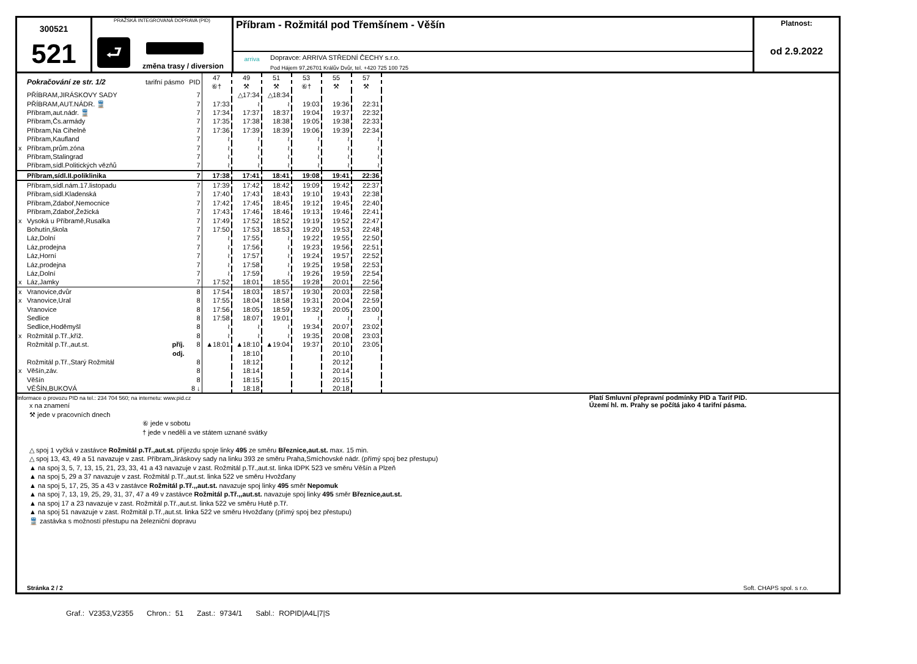300521
521
PRAŽSKÁ INTEGROVANÁ DOPRAVA (PID)
⮐
změna trasy / diversion
Příbram - Rožmitál pod Třemšínem - Věšín
arriva
Dopravce: ARRIVA STŘEDNÍ ČECHY s.r.o.
Pod Hájem 97,26701 Králův Dvůr, tel. +420 725 100 725
Platnost:
od 2.9.2022
| | Pokračování ze str. 1/2 | tarifní pásmo | PID | 47 ⑥† | 49 ⚒ | 51 ⚒ | 53 ⑥† | 55 ⚒ | 57 ⚒ |
| | PŘÍBRAM,JIRÁSKOVY SADY | | 7 | | △17:34 | △18:34 | | | |
| | PŘÍBRAM,AUT.NÁDR. 🚆 | | 7 | 17:33 | ≀ | ≀ | 19:03 | 19:36 | 22:31 |
| | Příbram,aut.nádr. 🚆 | | 7 | 17:34 | 17:37 | 18:37 | 19:04 | 19:37 | 22:32 |
| | Příbram,Čs.armády | | 7 | 17:35 | 17:38 | 18:38 | 19:05 | 19:38 | 22:33 |
| | Příbram,Na Cihelně | | 7 | 17:36 | 17:39 | 18:39 | 19:06 | 19:39 | 22:34 |
| | Příbram,Kaufland | | 7 | ≀ | ≀ | ≀ | ≀ | ≀ | ≀ |
| x | Příbram,prům.zóna | | 7 | ≀ | ≀ | ≀ | ≀ | ≀ | ≀ |
| | Příbram,Stalingrad | | 7 | ≀ | ≀ | ≀ | ≀ | ≀ | ≀ |
| | Příbram,sídl.Politických vězňů | | 7 | ≀ | ≀ | ≀ | ≀ | ≀ | ≀ |
| | Příbram,sídl.II.poliklinika | | 7 | 17:38 | 17:41 | 18:41 | 19:08 | 19:41 | 22:36 |
| | Příbram,sídl.nám.17.listopadu | | 7 | 17:39 | 17:42 | 18:42 | 19:09 | 19:42 | 22:37 |
| | Příbram,sídl.Kladenská | | 7 | 17:40 | 17:43 | 18:43 | 19:10 | 19:43 | 22:38 |
| | Příbram,Zdaboř,Nemocnice | | 7 | 17:42 | 17:45 | 18:45 | 19:12 | 19:45 | 22:40 |
| | Příbram,Zdaboř,Žežická | | 7 | 17:43 | 17:46 | 18:46 | 19:13 | 19:46 | 22:41 |
| x | Vysoká u Příbramě,Rusalka | | 7 | 17:49 | 17:52 | 18:52 | 19:19 | 19:52 | 22:47 |
| | Bohutín,škola | | 7 | 17:50 | 17:53 | 18:53 | 19:20 | 19:53 | 22:48 |
| | Láz,Dolní | | 7 | ≀ | 17:55 | ≀ | 19:22 | 19:55 | 22:50 |
| | Láz,prodejna | | 7 | ≀ | 17:56 | ≀ | 19:23 | 19:56 | 22:51 |
| | Láz,Horní | | 7 | ≀ | 17:57 | ≀ | 19:24 | 19:57 | 22:52 |
| | Láz,prodejna | | 7 | ≀ | 17:58 | ≀ | 19:25 | 19:58 | 22:53 |
| | Láz,Dolní | | 7 | ≀ | 17:59 | ≀ | 19:26 | 19:59 | 22:54 |
| x | Láz,Jamky | | 7 | 17:52 | 18:01 | 18:55 | 19:28 | 20:01 | 22:56 |
| x | Vranovice,dvůr | | 8 | 17:54 | 18:03 | 18:57 | 19:30 | 20:03 | 22:58 |
| x | Vranovice,Ural | | 8 | 17:55 | 18:04 | 18:58 | 19:31 | 20:04 | 22:59 |
| | Vranovice | | 8 | 17:56 | 18:05 | 18:59 | 19:32 | 20:05 | 23:00 |
| | Sedlice | | 8 | 17:58 | 18:07 | 19:01 | ≀ | ≀ | ≀ |
| | Sedlice,Hoděmyšl | | 8 | ≀ | ≀ | ≀ | 19:34 | 20:07 | 23:02 |
| x | Rožmitál p.Tř.,kříž. | | 8 | ≀ | ≀ | ≀ | 19:35 | 20:08 | 23:03 |
| | Rožmitál p.Tř.,aut.st. | příj. | 8 | ▲18:01 | ▲18:10 | ▲19:04 | 19:37 | 20:10 | 23:05 |
| | | odj. | | | 18:10 | | | 20:10 | |
| | Rožmitál p.Tř.,Starý Rožmitál | | 8 | | 18:12 | | | 20:12 | |
| x | Věšín,záv. | | 8 | | 18:14 | | | 20:14 | |
| | Věšín | | 8 | | 18:15 | | | 20:15 | |
| | VĚŠÍN,BUKOVÁ | | 8 ↓ | | 18:18 | | | 20:18 | |
Informace o provozu PID na tel.: 234 704 560; na internetu: www.pid.cz
x na znamení
⚒ jede v pracovních dnech
⑥ jede v sobotu
† jede v neděli a ve státem uznané svátky
△ spoj 1 vyčká v zastávce Rožmitál p.Tř.,aut.st. příjezdu spoje linky 495 ze směru Březnice,aut.st. max. 15 min.
△ spoj 13, 43, 49 a 51 navazuje v zast. Příbram,Jiráskovy sady na linku 393 ze směru Praha,Smíchovské nádr. (přímý spoj bez přestupu)
▲ na spoj 3, 5, 7, 13, 15, 21, 23, 33, 41 a 43 navazuje v zast. Rožmitál p.Tř.,aut.st. linka IDPK 523 ve směru Věšín a Plzeň
▲ na spoj 5, 29 a 37 navazuje v zast. Rožmitál p.Tř.,aut.st. linka 522 ve směru Hvožďany
▲ na spoj 5, 17, 25, 35 a 43 v zastávce Rožmitál p.Tř.,,aut.st. navazuje spoj linky 495 směr Nepomuk
▲ na spoj 7, 13, 19, 25, 29, 31, 37, 47 a 49 v zastávce Rožmitál p.Tř.,,aut.st. navazuje spoj linky 495 směr Březnice,aut.st.
▲ na spoj 17 a 23 navazuje v zast. Rožmitál p.Tř.,aut.st. linka 522 ve směru Hutě p.Tř.
▲ na spoj 51 navazuje v zast. Rožmitál p.Tř.,aut.st. linka 522 ve směru Hvožďany (přímý spoj bez přestupu)
🚆 zastávka s možností přestupu na železniční dopravu
Platí Smluvní přepravní podmínky PID a Tarif PID.
Území hl. m. Prahy se počítá jako 4 tarifní pásma.
Stránka 2 / 2 Soft. CHAPS spol. s r.o.
Graf.: V2353,V2355 Chron.: 51 Zast.: 9734/1 Sabl.: ROPID|A4L|7|S